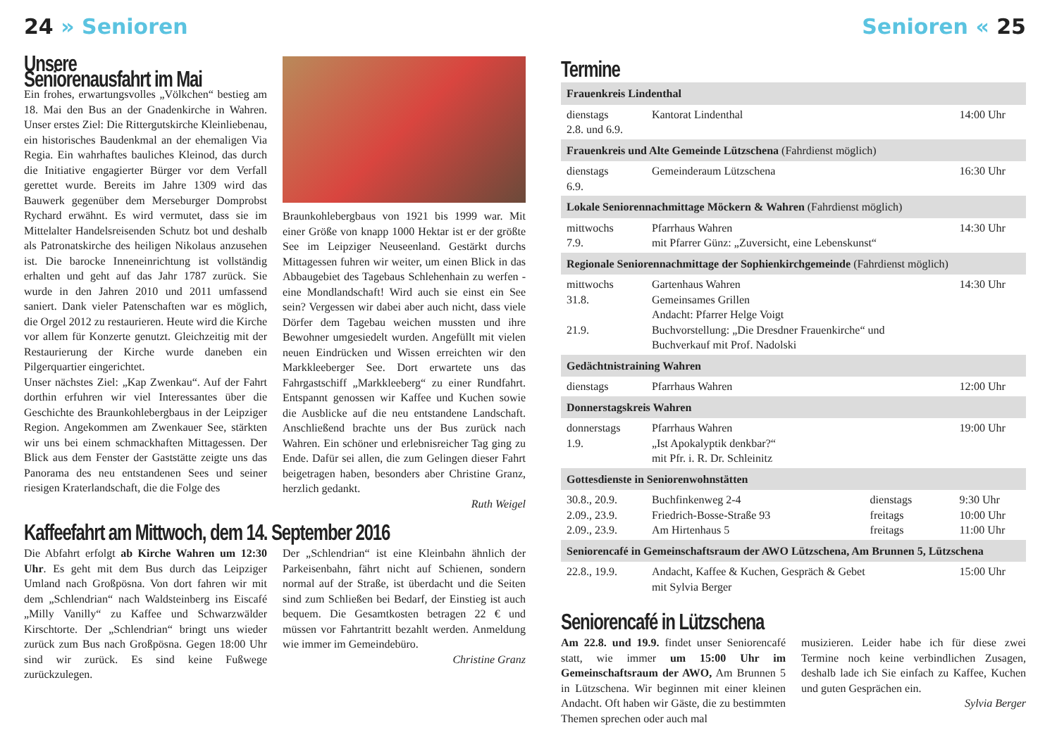24 » Senioren
Unsere Seniorenausfahrt im Mai
Ein frohes, erwartungsvolles „Völkchen“ bestieg am 18. Mai den Bus an der Gnadenkirche in Wahren. Unser erstes Ziel: Die Rittergutskirche Kleinliebenau, ein historisches Baudenkmal an der ehemaligen Via Regia. Ein wahrhaftes bauliches Kleinod, das durch die Initiative engagierter Bürger vor dem Verfall gerettet wurde. Bereits im Jahre 1309 wird das Bauwerk gegenüber dem Merseburger Domprobst Rychard erwähnt. Es wird vermutet, dass sie im Mittelalter Handelsreisenden Schutz bot und deshalb als Patronatskirche des heiligen Nikolaus anzusehen ist. Die barocke Inneneinrichtung ist vollständig erhalten und geht auf das Jahr 1787 zurück. Sie wurde in den Jahren 2010 und 2011 umfassend saniert. Dank vieler Patenschaften war es möglich, die Orgel 2012 zu restaurieren. Heute wird die Kirche vor allem für Konzerte genutzt. Gleichzeitig mit der Restaurierung der Kirche wurde daneben ein Pilgerquartier eingerichtet.
Unser nächstes Ziel: „Kap Zwenkau“. Auf der Fahrt dorthin erfuhren wir viel Interessantes über die Geschichte des Braunkohlebergbaus in der Leipziger Region. Angekommen am Zwenkauer See, stärkten wir uns bei einem schmackhaften Mittagessen. Der Blick aus dem Fenster der Gaststätte zeigte uns das Panorama des neu entstandenen Sees und seiner riesigen Kraterlandschaft, die die Folge des
Braunkohlebergbaus von 1921 bis 1999 war. Mit einer Größe von knapp 1000 Hektar ist er der größte See im Leipziger Neuseenland. Gestärkt durchs Mittagessen fuhren wir weiter, um einen Blick in das Abbaugebiet des Tagebaus Schlehenhain zu werfen - eine Mondlandschaft! Wird auch sie einst ein See sein? Vergessen wir dabei aber auch nicht, dass viele Dörfer dem Tagebau weichen mussten und ihre Bewohner umgesiedelt wurden. Angefüllt mit vielen neuen Eindrücken und Wissen erreichten wir den Markkleeberger See. Dort erwartete uns das Fahrgastschiff „Markkleeberg“ zu einer Rundfahrt. Entspannt genossen wir Kaffee und Kuchen sowie die Ausblicke auf die neu entstandene Landschaft. Anschließend brachte uns der Bus zurück nach Wahren. Ein schöner und erlebnisreicher Tag ging zu Ende. Dafür sei allen, die zum Gelingen dieser Fahrt beigetragen haben, besonders aber Christine Granz, herzlich gedankt.
Ruth Weigel
Kaffeefahrt am Mittwoch, dem 14. September 2016
Die Abfahrt erfolgt ab Kirche Wahren um 12:30 Uhr. Es geht mit dem Bus durch das Leipziger Umland nach Großpösna. Von dort fahren wir mit dem „Schlendrian“ nach Waldsteinberg ins Eiscafé „Milly Vanilly“ zu Kaffee und Schwarzwälder Kirschtorte. Der „Schlendrian“ bringt uns wieder zurück zum Bus nach Großpösna. Gegen 18:00 Uhr sind wir zurück. Es sind keine Fußwege zurückzulegen.
Der „Schlendrian“ ist eine Kleinbahn ähnlich der Parkeisenbahn, fährt nicht auf Schienen, sondern normal auf der Straße, ist überdacht und die Seiten sind zum Schließen bei Bedarf, der Einstieg ist auch bequem. Die Gesamtkosten betragen 22 € und müssen vor Fahrtantritt bezahlt werden. Anmeldung wie immer im Gemeindebüro.
Christine Granz
Senioren « 25
Termine
| Frauenkreis Lindenthal | | | |
| --- | --- | --- | --- |
| dienstags 2.8. und 6.9. | Kantorat Lindenthal | | 14:00 Uhr |
| Frauenkreis und Alte Gemeinde Lützschena (Fahrdienst möglich) | | | |
| dienstags 6.9. | Gemeinderaum Lützschena | | 16:30 Uhr |
| Lokale Seniorennachmittage Möckern & Wahren (Fahrdienst möglich) | | | |
| mittwochs 7.9. | Pfarrhaus Wahren mit Pfarrer Günz: „Zuversicht, eine Lebenskunst“ | | 14:30 Uhr |
| Regionale Seniorennachmittage der Sophienkirchgemeinde (Fahrdienst möglich) | | | |
| mittwochs 31.8. 21.9. | Gartenhaus Wahren Gemeinsames Grillen Andacht: Pfarrer Helge Voigt Buchvorstellung: „Die Dresdner Frauenkirche“ und Buchverkauf mit Prof. Nadolski | | 14:30 Uhr |
| Gedächtnistraining Wahren | | | |
| dienstags | Pfarrhaus Wahren | | 12:00 Uhr |
| Donnerstagskreis Wahren | | | |
| donnerstags 1.9. | Pfarrhaus Wahren „Ist Apokalyptik denkbar?“ mit Pfr. i. R. Dr. Schleinitz | | 19:00 Uhr |
| Gottesdienste in Seniorenwohnstätten | | | |
| 30.8., 20.9. 2.09., 23.9. 2.09., 23.9. | Buchfinkenweg 2-4 Friedrich-Bosse-Straße 93 Am Hirtenhaus 5 | dienstags freitags freitags | 9:30 Uhr 10:00 Uhr 11:00 Uhr |
| Seniorencafé in Gemeinschaftsraum der AWO Lützschena, Am Brunnen 5, Lützschena | | | |
| 22.8., 19.9. | Andacht, Kaffee & Kuchen, Gespräch & Gebet mit Sylvia Berger | | 15:00 Uhr |
Seniorencafé in Lützschena
Am 22.8. und 19.9. findet unser Seniorencafé statt, wie immer um 15:00 Uhr im Gemeinschaftsraum der AWO, Am Brunnen 5 in Lützschena. Wir beginnen mit einer kleinen Andacht. Oft haben wir Gäste, die zu bestimmten Themen sprechen oder auch mal
musizieren. Leider habe ich für diese zwei Termine noch keine verbindlichen Zusagen, deshalb lade ich Sie einfach zu Kaffee, Kuchen und guten Gesprächen ein.
Sylvia Berger